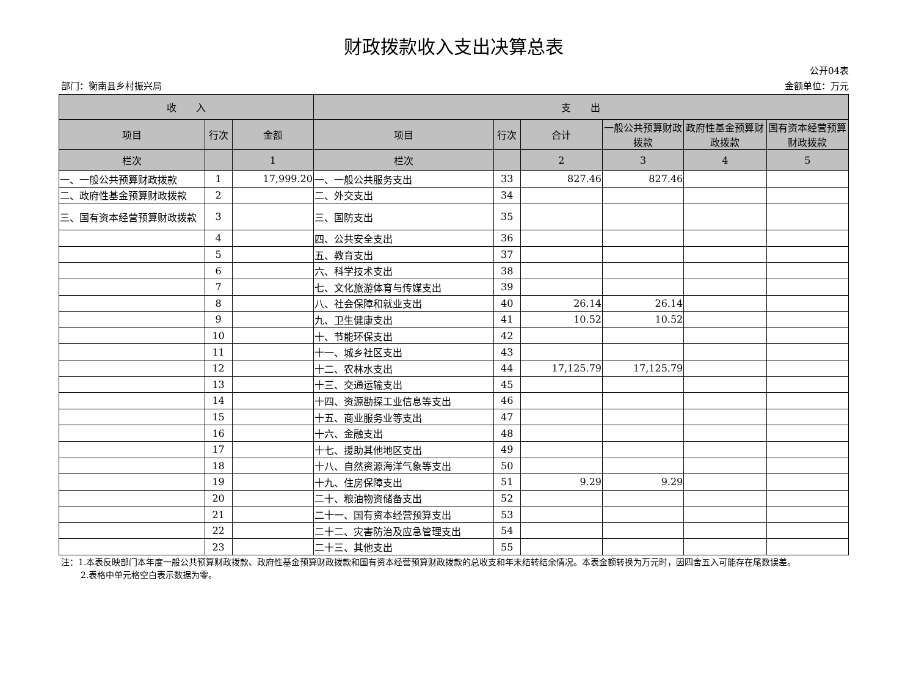财政拨款收入支出决算总表
公开04表
部门：衡南县乡村振兴局 金额单位：万元
| 收 入 | | | 支 出 | | | | | |
| --- | --- | --- | --- | --- | --- | --- | --- | --- |
| 项目 | 行次 | 金额 | 项目 | 行次 | 合计 | 一般公共预算财政拨款 | 政府性基金预算财政拨款 | 国有资本经营预算财政拨款 |
| 栏次 | | 1 | 栏次 | | 2 | 3 | 4 | 5 |
| 一、一般公共预算财政拨款 | 1 | 17,999.20 | 一、一般公共服务支出 | 33 | 827.46 | 827.46 | | |
| 二、政府性基金预算财政拨款 | 2 | | 二、外交支出 | 34 | | | | |
| 三、国有资本经营预算财政拨款 | 3 | | 三、国防支出 | 35 | | | | |
| | 4 | | 四、公共安全支出 | 36 | | | | |
| | 5 | | 五、教育支出 | 37 | | | | |
| | 6 | | 六、科学技术支出 | 38 | | | | |
| | 7 | | 七、文化旅游体育与传媒支出 | 39 | | | | |
| | 8 | | 八、社会保障和就业支出 | 40 | 26.14 | 26.14 | | |
| | 9 | | 九、卫生健康支出 | 41 | 10.52 | 10.52 | | |
| | 10 | | 十、节能环保支出 | 42 | | | | |
| | 11 | | 十一、城乡社区支出 | 43 | | | | |
| | 12 | | 十二、农林水支出 | 44 | 17,125.79 | 17,125.79 | | |
| | 13 | | 十三、交通运输支出 | 45 | | | | |
| | 14 | | 十四、资源勘探工业信息等支出 | 46 | | | | |
| | 15 | | 十五、商业服务业等支出 | 47 | | | | |
| | 16 | | 十六、金融支出 | 48 | | | | |
| | 17 | | 十七、援助其他地区支出 | 49 | | | | |
| | 18 | | 十八、自然资源海洋气象等支出 | 50 | | | | |
| | 19 | | 十九、住房保障支出 | 51 | 9.29 | 9.29 | | |
| | 20 | | 二十、粮油物资储备支出 | 52 | | | | |
| | 21 | | 二十一、国有资本经营预算支出 | 53 | | | | |
| | 22 | | 二十二、灾害防治及应急管理支出 | 54 | | | | |
| | 23 | | 二十三、其他支出 | 55 | | | | |
注：1.本表反映部门本年度一般公共预算财政拨款、政府性基金预算财政拨款和国有资本经营预算财政拨款的总收支和年末结转结余情况。本表金额转换为万元时，因四舍五入可能存在尾数误差。
2.表格中单元格空白表示数据为零。